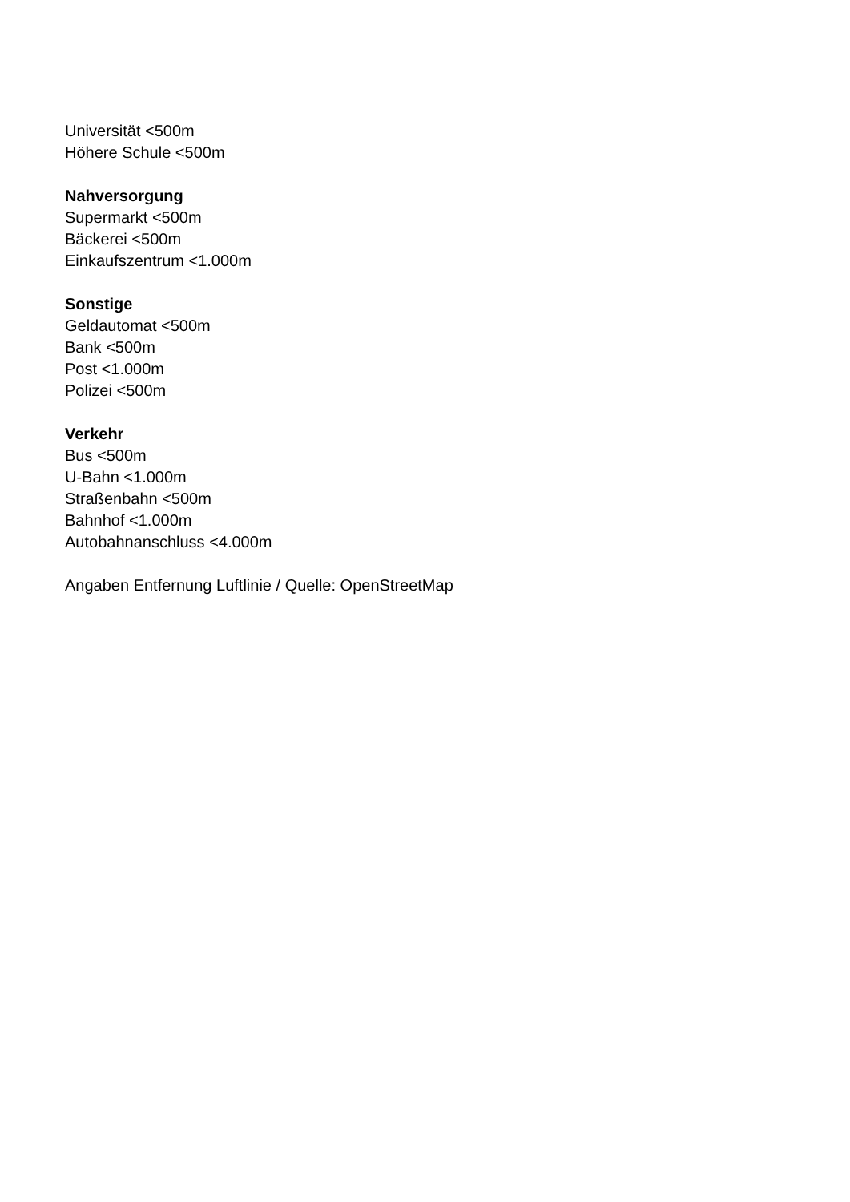Universität <500m
Höhere Schule <500m
Nahversorgung
Supermarkt <500m
Bäckerei <500m
Einkaufszentrum <1.000m
Sonstige
Geldautomat <500m
Bank <500m
Post <1.000m
Polizei <500m
Verkehr
Bus <500m
U-Bahn <1.000m
Straßenbahn <500m
Bahnhof <1.000m
Autobahnanschluss <4.000m
Angaben Entfernung Luftlinie / Quelle: OpenStreetMap